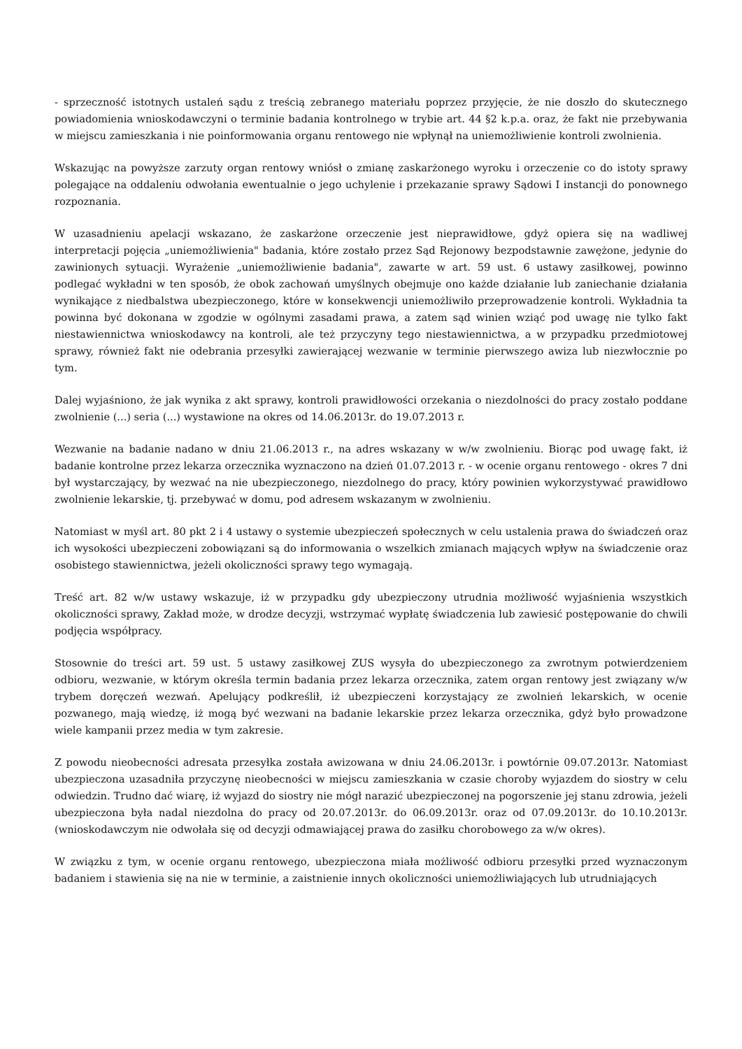- sprzeczność istotnych ustaleń sądu z treścią zebranego materiału poprzez przyjęcie, że nie doszło do skutecznego powiadomienia wnioskodawczyni o terminie badania kontrolnego w trybie art. 44 §2 k.p.a. oraz, że fakt nie przebywania w miejscu zamieszkania i nie poinformowania organu rentowego nie wpłynął na uniemożliwienie kontroli zwolnienia.
Wskazując na powyższe zarzuty organ rentowy wniósł o zmianę zaskarżonego wyroku i orzeczenie co do istoty sprawy polegające na oddaleniu odwołania ewentualnie o jego uchylenie i przekazanie sprawy Sądowi I instancji do ponownego rozpoznania.
W uzasadnieniu apelacji wskazano, że zaskarżone orzeczenie jest nieprawidłowe, gdyż opiera się na wadliwej interpretacji pojęcia „uniemożliwienia" badania, które zostało przez Sąd Rejonowy bezpodstawnie zawężone, jedynie do zawinionych sytuacji. Wyrażenie „uniemożliwienie badania", zawarte w art. 59 ust. 6 ustawy zasiłkowej, powinno podlegać wykładni w ten sposób, że obok zachowań umyślnych obejmuje ono każde działanie lub zaniechanie działania wynikające z niedbalstwa ubezpieczonego, które w konsekwencji uniemożliwiło przeprowadzenie kontroli. Wykładnia ta powinna być dokonana w zgodzie w ogólnymi zasadami prawa, a zatem sąd winien wziąć pod uwagę nie tylko fakt niestawiennictwa wnioskodawcy na kontroli, ale też przyczyny tego niestawiennictwa, a w przypadku przedmiotowej sprawy, również fakt nie odebrania przesyłki zawierającej wezwanie w terminie pierwszego awiza lub niezwłocznie po tym.
Dalej wyjaśniono, że jak wynika z akt sprawy, kontroli prawidłowości orzekania o niezdolności do pracy zostało poddane zwolnienie (...) seria (...) wystawione na okres od 14.06.2013r. do 19.07.2013 r.
Wezwanie na badanie nadano w dniu 21.06.2013 r., na adres wskazany w w/w zwolnieniu. Biorąc pod uwagę fakt, iż badanie kontrolne przez lekarza orzecznika wyznaczono na dzień 01.07.2013 r. - w ocenie organu rentowego - okres 7 dni był wystarczający, by wezwać na nie ubezpieczonego, niezdolnego do pracy, który powinien wykorzystywać prawidłowo zwolnienie lekarskie, tj. przebywać w domu, pod adresem wskazanym w zwolnieniu.
Natomiast w myśl art. 80 pkt 2 i 4 ustawy o systemie ubezpieczeń społecznych w celu ustalenia prawa do świadczeń oraz ich wysokości ubezpieczeni zobowiązani są do informowania o wszelkich zmianach mających wpływ na świadczenie oraz osobistego stawiennictwa, jeżeli okoliczności sprawy tego wymagają.
Treść art. 82 w/w ustawy wskazuje, iż w przypadku gdy ubezpieczony utrudnia możliwość wyjaśnienia wszystkich okoliczności sprawy, Zakład może, w drodze decyzji, wstrzymać wypłatę świadczenia lub zawiesić postępowanie do chwili podjęcia współpracy.
Stosownie do treści art. 59 ust. 5 ustawy zasiłkowej ZUS wysyła do ubezpieczonego za zwrotnym potwierdzeniem odbioru, wezwanie, w którym określa termin badania przez lekarza orzecznika, zatem organ rentowy jest związany w/w trybem doręczeń wezwań. Apelujący podkreślił, iż ubezpieczeni korzystający ze zwolnień lekarskich, w ocenie pozwanego, mają wiedzę, iż mogą być wezwani na badanie lekarskie przez lekarza orzecznika, gdyż było prowadzone wiele kampanii przez media w tym zakresie.
Z powodu nieobecności adresata przesyłka została awizowana w dniu 24.06.2013r. i powtórnie 09.07.2013r. Natomiast ubezpieczona uzasadniła przyczynę nieobecności w miejscu zamieszkania w czasie choroby wyjazdem do siostry w celu odwiedzin. Trudno dać wiarę, iż wyjazd do siostry nie mógł narazić ubezpieczonej na pogorszenie jej stanu zdrowia, jeżeli ubezpieczona była nadal niezdolna do pracy od 20.07.2013r. do 06.09.2013r. oraz od 07.09.2013r. do 10.10.2013r. (wnioskodawczym nie odwołała się od decyzji odmawiającej prawa do zasiłku chorobowego za w/w okres).
W związku z tym, w ocenie organu rentowego, ubezpieczona miała możliwość odbioru przesyłki przed wyznaczonym badaniem i stawienia się na nie w terminie, a zaistnienie innych okoliczności uniemożliwiających lub utrudniających